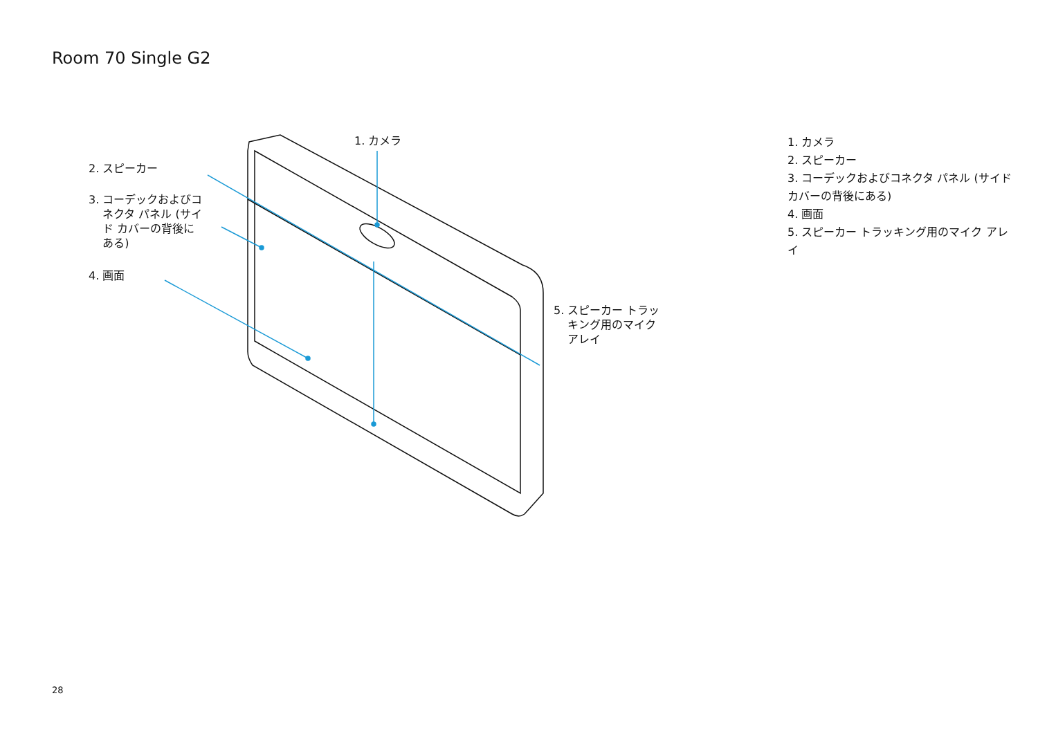Room 70 Single G2
1. カメラ
2. スピーカー
3. コーデックおよびコ
ネクタ パネル (サイ
ド カバーの背後に
ある)
4. 画面
5. スピーカー トラッ
キング用のマイク
アレイ
1. カメラ
2. スピーカー
3. コーデックおよびコネクタ パネル (サイド カバーの背後にある)
4. 画面
5. スピーカー トラッキング用のマイク アレイ
28